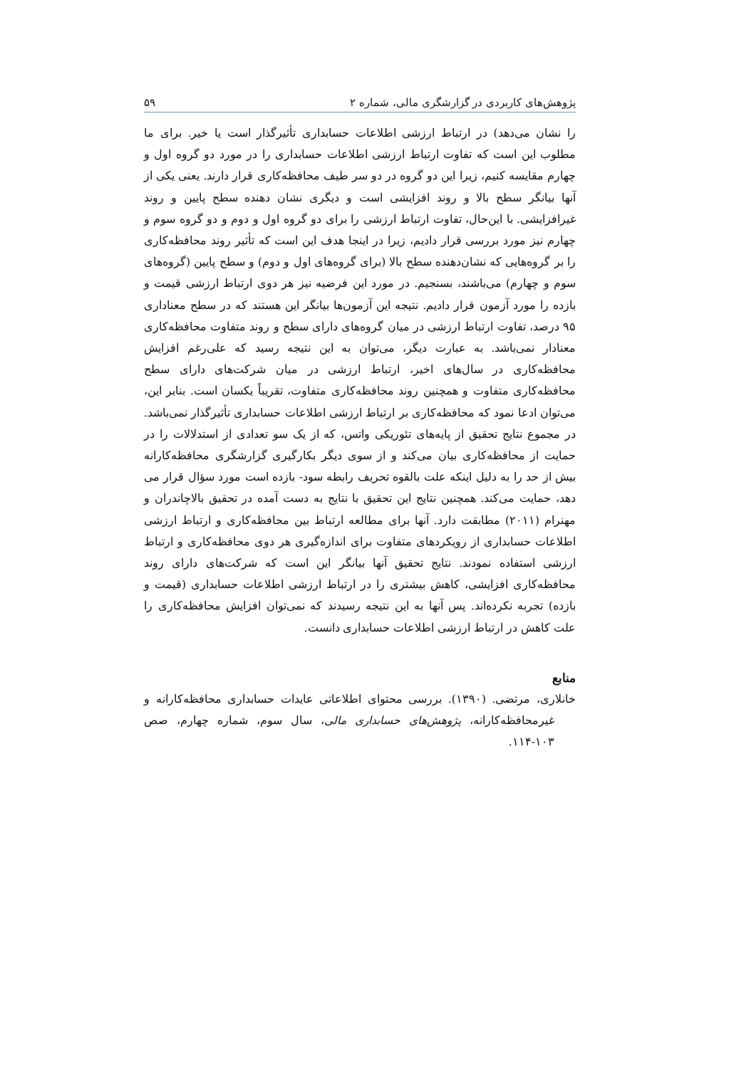پژوهش‌های کاربردی در گزارشگری مالی، شماره ۲ ۵۹
را نشان می‌دهد) در ارتباط ارزشی اطلاعات حسابداری تأثیرگذار است یا خیر. برای ما مطلوب این است که تفاوت ارتباط ارزشی اطلاعات حسابداری را در مورد دو گروه اول و چهارم مقایسه کنیم، زیرا این دو گروه در دو سر طیف محافظه‌کاری قرار دارند. یعنی یکی از آنها بیانگر سطح بالا و روند افزایشی است و دیگری نشان دهنده سطح پایین و روند غیرافزایشی. با این‌حال، تفاوت ارتباط ارزشی را برای دو گروه اول و دوم و دو گروه سوم و چهارم نیز مورد بررسی قرار دادیم، زیرا در اینجا هدف این است که تأثیر روند محافظه‌کاری را بر گروه‌هایی که نشان‌دهنده سطح بالا (برای گروه‌های اول و دوم) و سطح پایین (گروه‌های سوم و چهارم) می‌باشند، بسنجیم. در مورد این فرضیه نیز هر دوی ارتباط ارزشی قیمت و بازده را مورد آزمون قرار دادیم. نتیجه این آزمون‌ها بیانگر این هستند که در سطح معناداری ۹۵ درصد، تفاوت ارتباط ارزشی در میان گروه‌های دارای سطح و روند متفاوت محافظه‌کاری معنادار نمی‌باشد. به عبارت دیگر، می‌توان به این نتیجه رسید که علی‌رغم افزایش محافظه‌کاری در سال‌های اخیر، ارتباط ارزشی در میان شرکت‌های دارای سطح محافظه‌کاری متفاوت و همچنین روند محافظه‌کاری متفاوت، تقریباً یکسان است. بنابر این، می‌توان ادعا نمود که محافظه‌کاری بر ارتباط ارزشی اطلاعات حسابداری تأثیرگذار نمی‌باشد. در مجموع نتایج تحقیق از پایه‌های تئوریکی واتس، که از یک سو تعدادی از استدلالات را در حمایت از محافظه‌کاری بیان می‌کند و از سوی دیگر بکارگیری گزارشگری محافظه‌کارانه بیش از حد را به دلیل اینکه علت بالقوه تحریف رابطه سود- بازده است مورد سؤال قرار می دهد، حمایت می‌کند. همچنین نتایج این تحقیق با نتایج به دست آمده در تحقیق بالاچاندران و مهنرام (۲۰۱۱) مطابقت دارد. آنها برای مطالعه ارتباط بین محافظه‌کاری و ارتباط ارزشی اطلاعات حسابداری از رویکردهای متفاوت برای اندازه‌گیری هر دوی محافظه‌کاری و ارتباط ارزشی استفاده نمودند. نتایج تحقیق آنها بیانگر این است که شرکت‌های دارای روند محافظه‌کاری افزایشی، کاهش بیشتری را در ارتباط ارزشی اطلاعات حسابداری (قیمت و بازده) تجربه نکرده‌اند. پس آنها به این نتیجه رسیدند که نمی‌توان افزایش محافظه‌کاری را علت کاهش در ارتباط ارزشی اطلاعات حسابداری دانست.
منابع
خانلاری، مرتضی. (۱۳۹۰). بررسی محتوای اطلاعاتی عایدات حسابداری محافظه‌کارانه و غیرمحافظه‌کارانه، پژوهش‌های حسابداری مالی، سال سوم، شماره چهارم، صص ۱۰۳-۱۱۴.